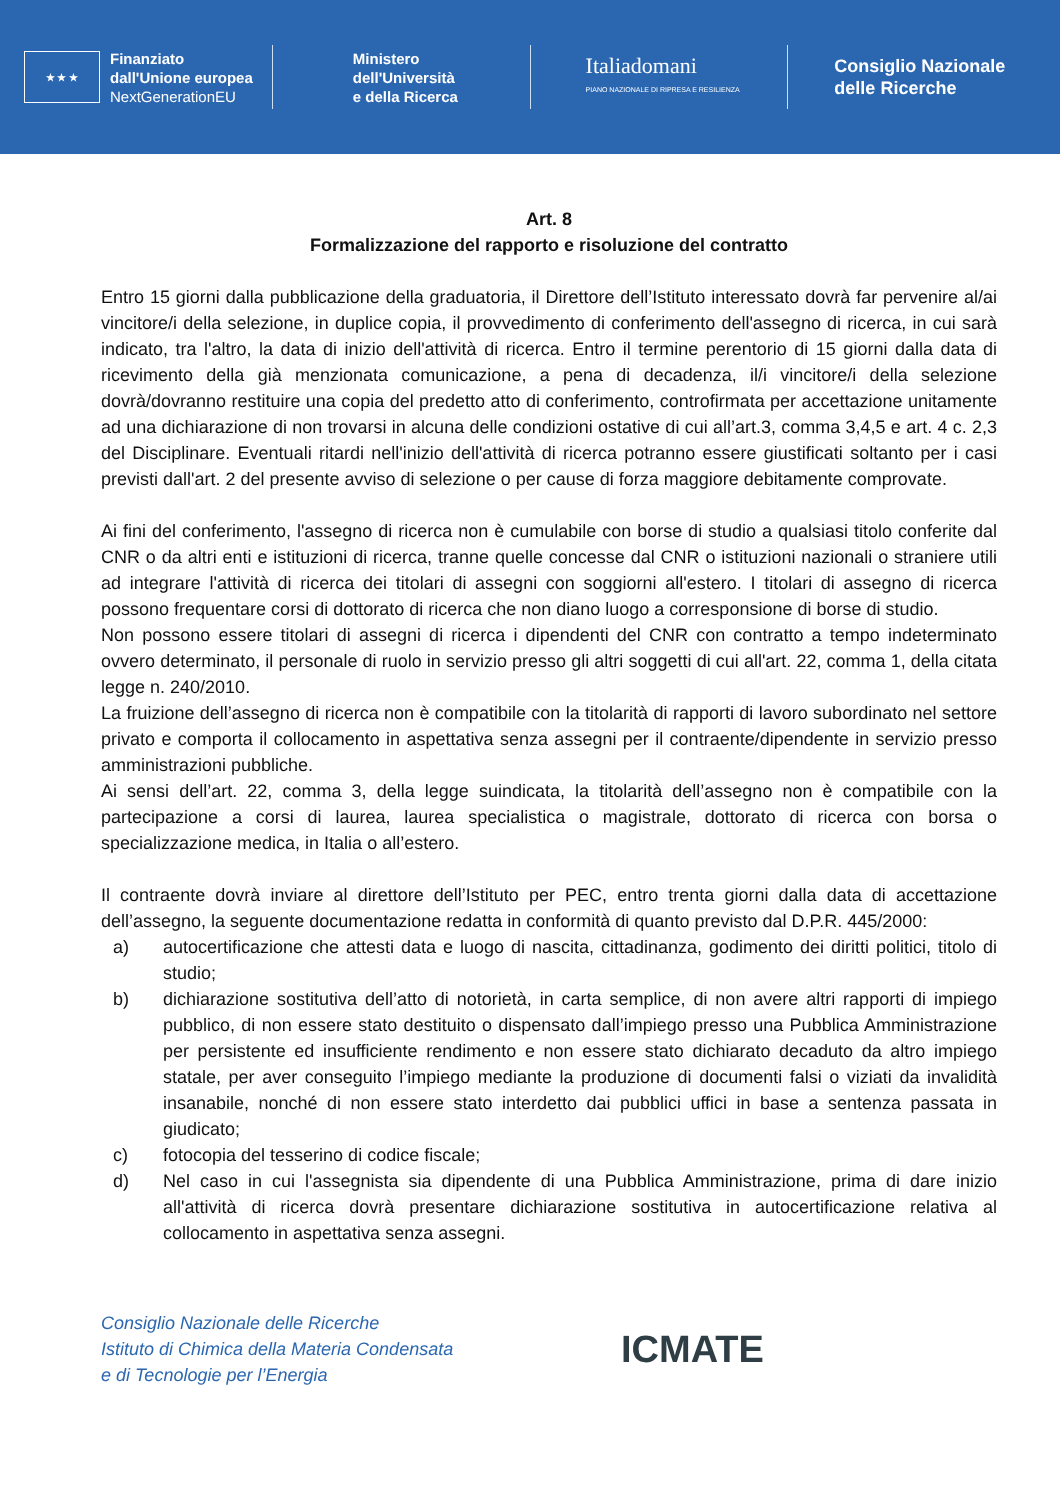★ ★ ★
Finanziato
dall'Unione europea
NextGenerationEU
Ministero
dell'Università
e della Ricerca
Italiadomani
PIANO NAZIONALE DI RIPRESA E RESILIENZA
Consiglio Nazionale
delle Ricerche
Art. 8
Formalizzazione del rapporto e risoluzione del contratto
Entro 15 giorni dalla pubblicazione della graduatoria, il Direttore dell’Istituto interessato dovrà far pervenire al/ai vincitore/i della selezione, in duplice copia, il provvedimento di conferimento dell'assegno di ricerca, in cui sarà indicato, tra l'altro, la data di inizio dell'attività di ricerca. Entro il termine perentorio di 15 giorni dalla data di ricevimento della già menzionata comunicazione, a pena di decadenza, il/i vincitore/i della selezione dovrà/dovranno restituire una copia del predetto atto di conferimento, controfirmata per accettazione unitamente ad una dichiarazione di non trovarsi in alcuna delle condizioni ostative di cui all’art.3, comma 3,4,5 e art. 4 c. 2,3 del Disciplinare. Eventuali ritardi nell'inizio dell'attività di ricerca potranno essere giustificati soltanto per i casi previsti dall'art. 2 del presente avviso di selezione o per cause di forza maggiore debitamente comprovate.
Ai fini del conferimento, l'assegno di ricerca non è cumulabile con borse di studio a qualsiasi titolo conferite dal CNR o da altri enti e istituzioni di ricerca, tranne quelle concesse dal CNR o istituzioni nazionali o straniere utili ad integrare l'attività di ricerca dei titolari di assegni con soggiorni all'estero. I titolari di assegno di ricerca possono frequentare corsi di dottorato di ricerca che non diano luogo a corresponsione di borse di studio.
Non possono essere titolari di assegni di ricerca i dipendenti del CNR con contratto a tempo indeterminato ovvero determinato, il personale di ruolo in servizio presso gli altri soggetti di cui all'art. 22, comma 1, della citata legge n. 240/2010.
La fruizione dell’assegno di ricerca non è compatibile con la titolarità di rapporti di lavoro subordinato nel settore privato e comporta il collocamento in aspettativa senza assegni per il contraente/dipendente in servizio presso amministrazioni pubbliche.
Ai sensi dell’art. 22, comma 3, della legge suindicata, la titolarità dell’assegno non è compatibile con la partecipazione a corsi di laurea, laurea specialistica o magistrale, dottorato di ricerca con borsa o specializzazione medica, in Italia o all’estero.
Il contraente dovrà inviare al direttore dell’Istituto per PEC, entro trenta giorni dalla data di accettazione dell’assegno, la seguente documentazione redatta in conformità di quanto previsto dal D.P.R. 445/2000:
a) autocertificazione che attesti data e luogo di nascita, cittadinanza, godimento dei diritti politici, titolo di studio;
b) dichiarazione sostitutiva dell’atto di notorietà, in carta semplice, di non avere altri rapporti di impiego pubblico, di non essere stato destituito o dispensato dall’impiego presso una Pubblica Amministrazione per persistente ed insufficiente rendimento e non essere stato dichiarato decaduto da altro impiego statale, per aver conseguito l’impiego mediante la produzione di documenti falsi o viziati da invalidità insanabile, nonché di non essere stato interdetto dai pubblici uffici in base a sentenza passata in giudicato;
c) fotocopia del tesserino di codice fiscale;
d) Nel caso in cui l'assegnista sia dipendente di una Pubblica Amministrazione, prima di dare inizio all'attività di ricerca dovrà presentare dichiarazione sostitutiva in autocertificazione relativa al collocamento in aspettativa senza assegni.
Consiglio Nazionale delle Ricerche
Istituto di Chimica della Materia Condensata
e di Tecnologie per l’Energia
ICMATE